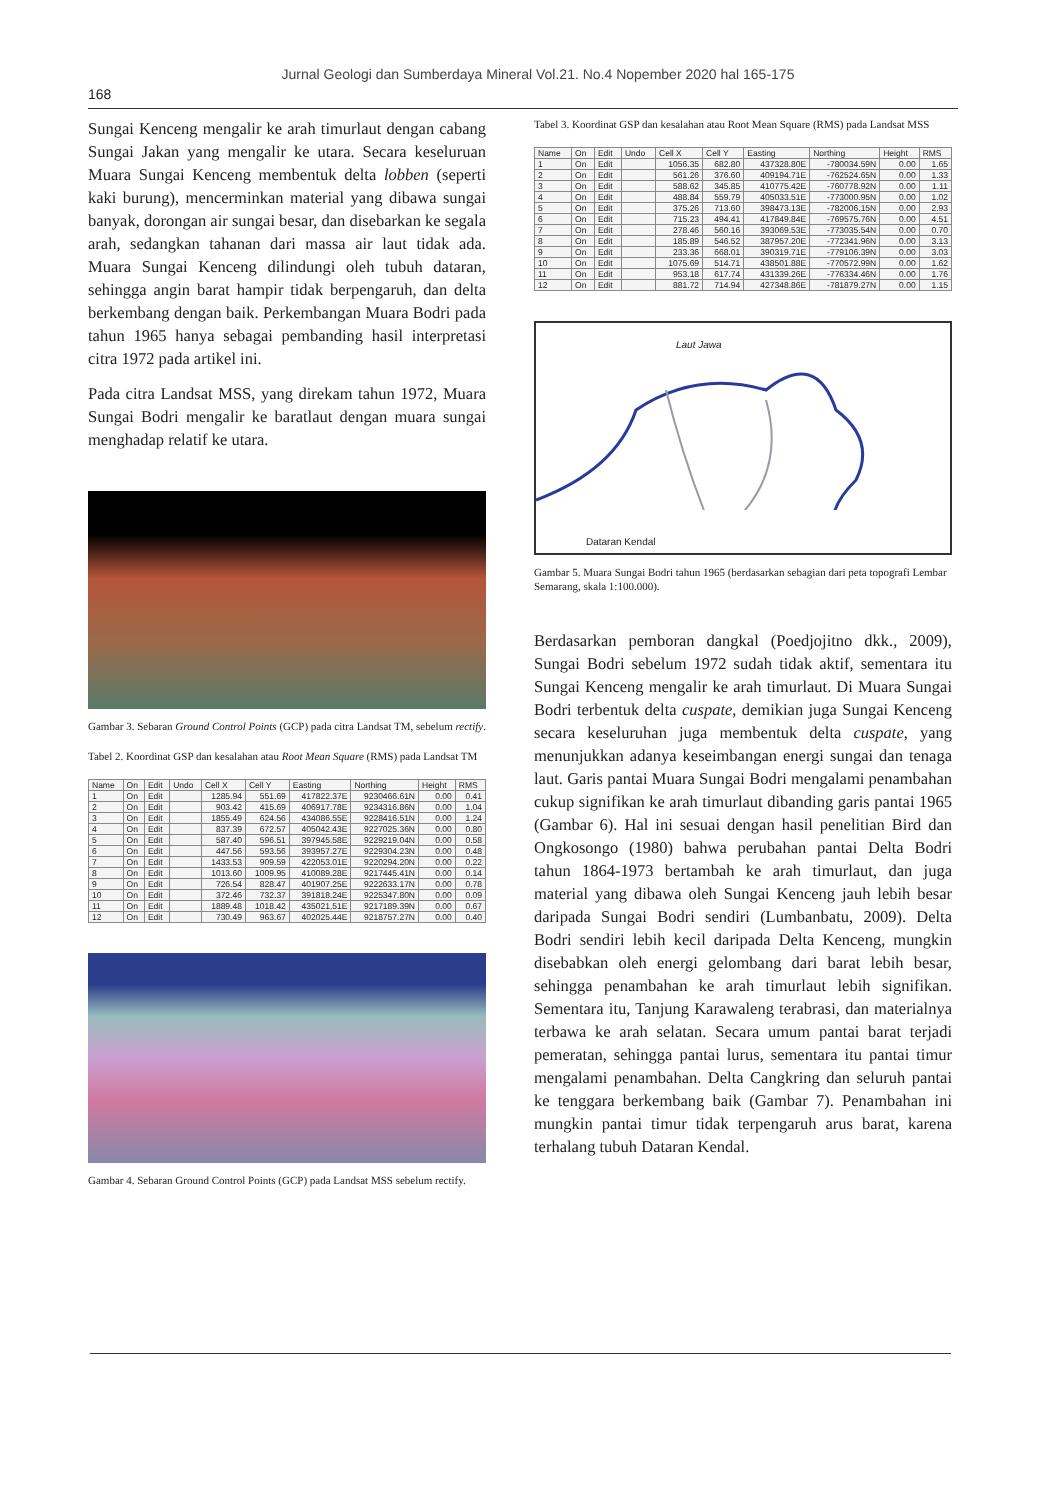Jurnal Geologi dan Sumberdaya Mineral Vol.21. No.4 Nopember 2020 hal 165-175
168
Sungai Kenceng mengalir ke arah timurlaut dengan cabang Sungai Jakan yang mengalir ke utara. Secara keseluruan Muara Sungai Kenceng membentuk delta lobben (seperti kaki burung), mencerminkan material yang dibawa sungai banyak, dorongan air sungai besar, dan disebarkan ke segala arah, sedangkan tahanan dari massa air laut tidak ada. Muara Sungai Kenceng dilindungi oleh tubuh dataran, sehingga angin barat hampir tidak berpengaruh, dan delta berkembang dengan baik. Perkembangan Muara Bodri pada tahun 1965 hanya sebagai pembanding hasil interpretasi citra 1972 pada artikel ini.
Pada citra Landsat MSS, yang direkam tahun 1972, Muara Sungai Bodri mengalir ke baratlaut dengan muara sungai menghadap relatif ke utara.
Gambar 3. Sebaran Ground Control Points (GCP) pada citra Landsat TM, sebelum rectify.
Tabel 2. Koordinat GSP dan kesalahan atau Root Mean Square (RMS) pada Landsat TM
| Name | On | Edit | Undo | Cell X | Cell Y | Easting | Northing | Height | RMS |
| --- | --- | --- | --- | --- | --- | --- | --- | --- | --- |
| 1 | On | Edit | | 1285.94 | 551.69 | 417822.37E | 9230466.61N | 0.00 | 0.41 |
| 2 | On | Edit | | 903.42 | 415.69 | 406917.78E | 9234316.86N | 0.00 | 1.04 |
| 3 | On | Edit | | 1855.49 | 624.56 | 434086.55E | 9228416.51N | 0.00 | 1.24 |
| 4 | On | Edit | | 837.39 | 672.57 | 405042.43E | 9227025.36N | 0.00 | 0.80 |
| 5 | On | Edit | | 587.40 | 596.51 | 397945.58E | 9229219.04N | 0.00 | 0.58 |
| 6 | On | Edit | | 447.56 | 593.56 | 393957.27E | 9229304.23N | 0.00 | 0.48 |
| 7 | On | Edit | | 1433.53 | 909.59 | 422053.01E | 9220294.20N | 0.00 | 0.22 |
| 8 | On | Edit | | 1013.60 | 1009.95 | 410089.28E | 9217445.41N | 0.00 | 0.14 |
| 9 | On | Edit | | 726.54 | 828.47 | 401907.25E | 9222633.17N | 0.00 | 0.78 |
| 10 | On | Edit | | 372.46 | 732.37 | 391818.24E | 9225347.80N | 0.00 | 0.09 |
| 11 | On | Edit | | 1889.48 | 1018.42 | 435021.51E | 9217189.39N | 0.00 | 0.67 |
| 12 | On | Edit | | 730.49 | 963.67 | 402025.44E | 9218757.27N | 0.00 | 0.40 |
Gambar 4. Sebaran Ground Control Points (GCP) pada Landsat MSS sebelum rectify.
Tabel 3. Koordinat GSP dan kesalahan atau Root Mean Square (RMS) pada Landsat MSS
| Name | On | Edit | Undo | Cell X | Cell Y | Easting | Northing | Height | RMS |
| --- | --- | --- | --- | --- | --- | --- | --- | --- | --- |
| 1 | On | Edit | | 1056.35 | 682.80 | 437328.80E | -780034.59N | 0.00 | 1.65 |
| 2 | On | Edit | | 561.26 | 376.60 | 409194.71E | -762524.65N | 0.00 | 1.33 |
| 3 | On | Edit | | 588.62 | 345.85 | 410775.42E | -760778.92N | 0.00 | 1.11 |
| 4 | On | Edit | | 488.84 | 559.79 | 405033.51E | -773000.95N | 0.00 | 1.02 |
| 5 | On | Edit | | 375.26 | 713.60 | 398473.13E | -782006.15N | 0.00 | 2.93 |
| 6 | On | Edit | | 715.23 | 494.41 | 417849.84E | -769575.76N | 0.00 | 4.51 |
| 7 | On | Edit | | 278.46 | 560.16 | 393069.53E | -773035.54N | 0.00 | 0.70 |
| 8 | On | Edit | | 185.89 | 546.52 | 387957.20E | -772341.96N | 0.00 | 3.13 |
| 9 | On | Edit | | 233.36 | 668.01 | 390319.71E | -779106.39N | 0.00 | 3.03 |
| 10 | On | Edit | | 1075.69 | 514.71 | 438501.88E | -770572.99N | 0.00 | 1.62 |
| 11 | On | Edit | | 953.18 | 617.74 | 431339.26E | -776334.46N | 0.00 | 1.76 |
| 12 | On | Edit | | 881.72 | 714.94 | 427348.86E | -781879.27N | 0.00 | 1.15 |
Laut Jawa
Dataran Kendal
Gambar 5. Muara Sungai Bodri tahun 1965 (berdasarkan sebagian dari peta topografi Lembar Semarang, skala 1:100.000).
Berdasarkan pemboran dangkal (Poedjojitno dkk., 2009), Sungai Bodri sebelum 1972 sudah tidak aktif, sementara itu Sungai Kenceng mengalir ke arah timurlaut. Di Muara Sungai Bodri terbentuk delta cuspate, demikian juga Sungai Kenceng secara keseluruhan juga membentuk delta cuspate, yang menunjukkan adanya keseimbangan energi sungai dan tenaga laut. Garis pantai Muara Sungai Bodri mengalami penambahan cukup signifikan ke arah timurlaut dibanding garis pantai 1965 (Gambar 6). Hal ini sesuai dengan hasil penelitian Bird dan Ongkosongo (1980) bahwa perubahan pantai Delta Bodri tahun 1864-1973 bertambah ke arah timurlaut, dan juga material yang dibawa oleh Sungai Kenceng jauh lebih besar daripada Sungai Bodri sendiri (Lumbanbatu, 2009). Delta Bodri sendiri lebih kecil daripada Delta Kenceng, mungkin disebabkan oleh energi gelombang dari barat lebih besar, sehingga penambahan ke arah timurlaut lebih signifikan. Sementara itu, Tanjung Karawaleng terabrasi, dan materialnya terbawa ke arah selatan. Secara umum pantai barat terjadi pemeratan, sehingga pantai lurus, sementara itu pantai timur mengalami penambahan. Delta Cangkring dan seluruh pantai ke tenggara berkembang baik (Gambar 7). Penambahan ini mungkin pantai timur tidak terpengaruh arus barat, karena terhalang tubuh Dataran Kendal.